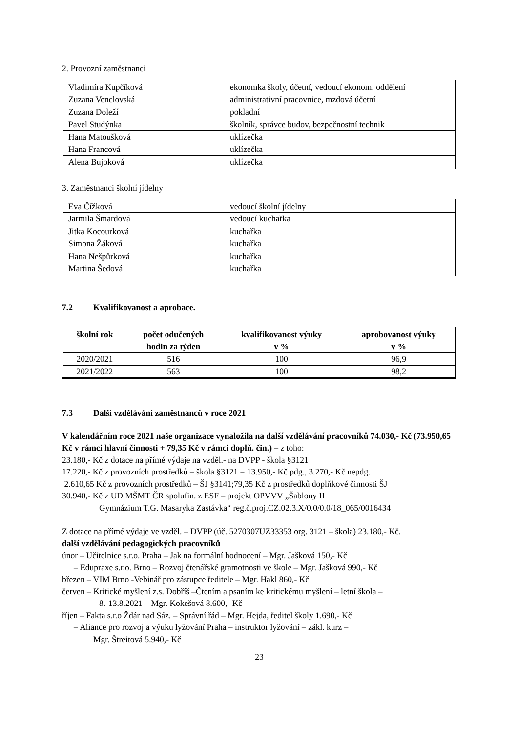2. Provozní zaměstnanci
| Vladimíra Kupčíková | ekonomka školy, účetní, vedoucí ekonom. oddělení |
| Zuzana Venclovská | administrativní pracovnice, mzdová účetní |
| Zuzana Doleží | pokladní |
| Pavel Studýnka | školník, správce budov, bezpečnostní technik |
| Hana Matoušková | uklízečka |
| Hana Francová | uklízečka |
| Alena Bujoková | uklízečka |
3. Zaměstnanci školní jídelny
| Eva Čížková | vedoucí školní jídelny |
| Jarmila Šmardová | vedoucí kuchařka |
| Jitka Kocourková | kuchařka |
| Simona Žáková | kuchařka |
| Hana Nešpůrková | kuchařka |
| Martina Šedová | kuchařka |
7.2 Kvalifikovanost a aprobace.
| školní rok | počet odučených hodin za týden | kvalifikovanost výuky v % | aprobovanost výuky v % |
| --- | --- | --- | --- |
| 2020/2021 | 516 | 100 | 96,9 |
| 2021/2022 | 563 | 100 | 98,2 |
7.3 Další vzdělávání zaměstnanců v roce 2021
V kalendářním roce 2021 naše organizace vynaložila na další vzdělávání pracovníků 74.030,- Kč (73.950,65 Kč v rámci hlavní činnosti + 79,35 Kč v rámci doplň. čin.) – z toho:
23.180,- Kč z dotace na přímé výdaje na vzděl.- na DVPP - škola §3121
17.220,- Kč z provozních prostředků – škola §3121 = 13.950,- Kč pdg., 3.270,- Kč nepdg.
2.610,65 Kč z provozních prostředků – ŠJ §3141;79,35 Kč z prostředků doplňkové činnosti ŠJ
30.940,- Kč z UD MŠMT ČR spolufin. z ESF – projekt OPVVV „Šablony II
Gymnázium T.G. Masaryka Zastávka“ reg.č.proj.CZ.02.3.X/0.0/0.0/18_065/0016434
Z dotace na přímé výdaje ve vzděl. – DVPP (úč. 5270307UZ33353 org. 3121 – škola) 23.180,- Kč.
další vzdělávání pedagogických pracovníků
únor – Učitelnice s.r.o. Praha – Jak na formální hodnocení – Mgr. Jašková 150,- Kč
– Edupraxe s.r.o. Brno – Rozvoj čtenářské gramotnosti ve škole – Mgr. Jašková 990,- Kč
březen – VIM Brno -Vebinář pro zástupce ředitele – Mgr. Hakl 860,- Kč
červen – Kritické myšlení z.s. Dobříš –Čtením a psaním ke kritickému myšlení – letní škola –
8.-13.8.2021 – Mgr. Kokešová 8.600,- Kč
říjen – Fakta s.r.o Ždár nad Sáz. – Správní řád – Mgr. Hejda, ředitel školy 1.690,- Kč
– Aliance pro rozvoj a výuku lyžování Praha – instruktor lyžování – zákl. kurz –
Mgr. Štreitová 5.940,- Kč
23